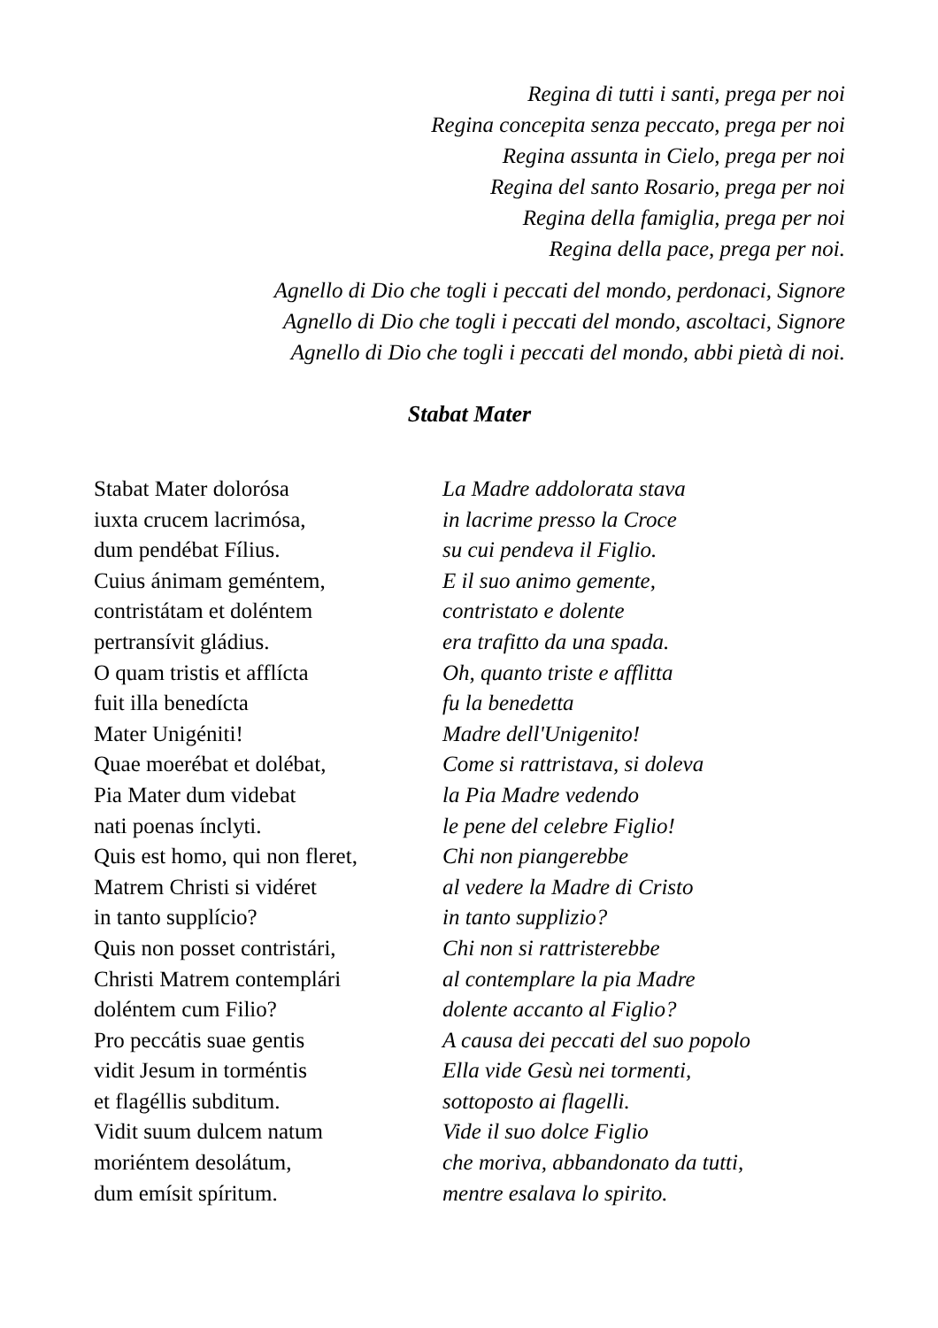Regina di tutti i santi, prega per noi
Regina concepita senza peccato, prega per noi
Regina assunta in Cielo, prega per noi
Regina del santo Rosario, prega per noi
Regina della famiglia, prega per noi
Regina della pace, prega per noi.
Agnello di Dio che togli i peccati del mondo, perdonaci, Signore
Agnello di Dio che togli i peccati del mondo, ascoltaci, Signore
Agnello di Dio che togli i peccati del mondo, abbi pietà di noi.
Stabat Mater
| Stabat Mater dolorósa | La Madre addolorata stava |
| iuxta crucem lacrimósa, | in lacrime presso la Croce |
| dum pendébat Fílius. | su cui pendeva il Figlio. |
| Cuius ánimam geméntem, | E il suo animo gemente, |
| contristátam et doléntem | contristato e dolente |
| pertransívit gládius. | era trafitto da una spada. |
| O quam tristis et afflícta | Oh, quanto triste e afflitta |
| fuit illa benedícta | fu la benedetta |
| Mater Unigéniti! | Madre dell'Unigenito! |
| Quae moerébat et dolébat, | Come si rattristava, si doleva |
| Pia Mater dum videbat | la Pia Madre vedendo |
| nati poenas ínclyti. | le pene del celebre Figlio! |
| Quis est homo, qui non fleret, | Chi non piangerebbe |
| Matrem Christi si vidéret | al vedere la Madre di Cristo |
| in tanto supplício? | in tanto supplizio? |
| Quis non posset contristári, | Chi non si rattristerebbe |
| Christi Matrem contemplári | al contemplare la pia Madre |
| doléntem cum Filio? | dolente accanto al Figlio? |
| Pro peccátis suae gentis | A causa dei peccati del suo popolo |
| vidit Jesum in torméntis | Ella vide Gesù nei tormenti, |
| et flagéllis subditum. | sottoposto ai flagelli. |
| Vidit suum dulcem natum | Vide il suo dolce Figlio |
| moriéntem desolátum, | che moriva, abbandonato da tutti, |
| dum emísit spíritum. | mentre esalava lo spirito. |